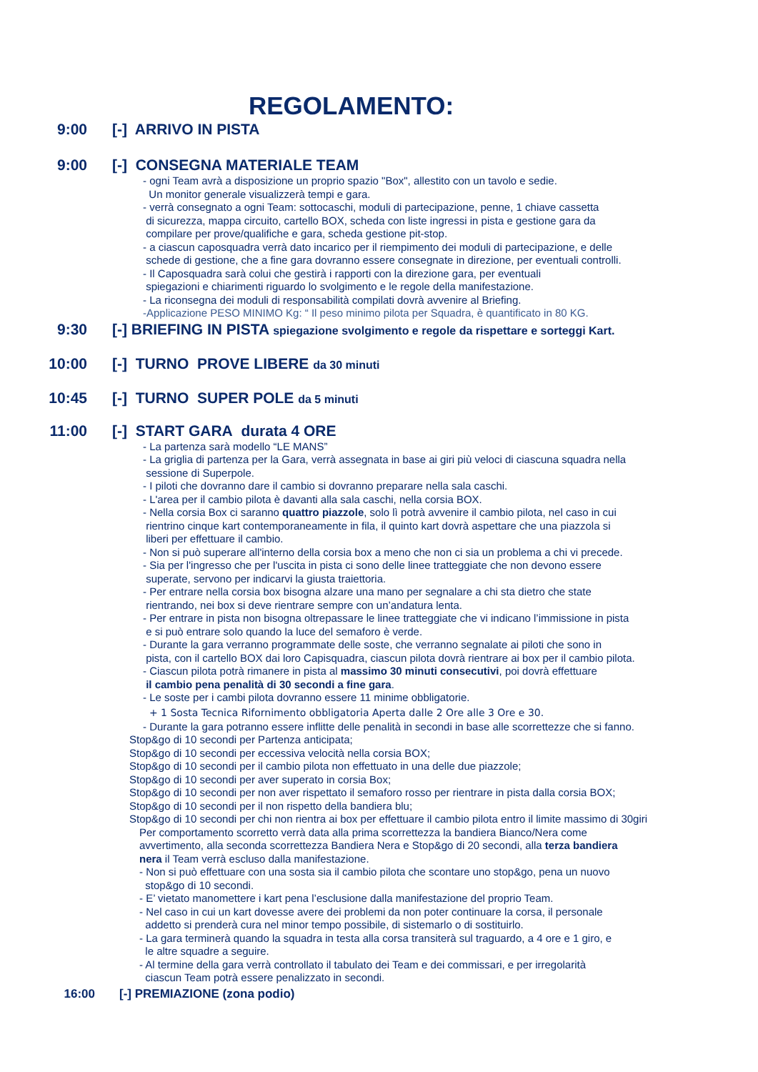REGOLAMENTO:
9:00 [-] ARRIVO IN PISTA
9:00 [-] CONSEGNA MATERIALE TEAM
- ogni Team avrà a disposizione un proprio spazio "Box", allestito con un tavolo e sedie.
Un monitor generale visualizzerà tempi e gara.
- verrà consegnato a ogni Team: sottocaschi, moduli di partecipazione, penne, 1 chiave cassetta
di sicurezza, mappa circuito, cartello BOX, scheda con liste ingressi in pista e gestione gara da
compilare per prove/qualifiche e gara, scheda gestione pit-stop.
- a ciascun caposquadra verrà dato incarico per il riempimento dei moduli di partecipazione, e delle
schede di gestione, che a fine gara dovranno essere consegnate in direzione, per eventuali controlli.
- Il Caposquadra sarà colui che gestirà i rapporti con la direzione gara, per eventuali
spiegazioni e chiarimenti riguardo lo svolgimento e le regole della manifestazione.
- La riconsegna dei moduli di responsabilità compilati dovrà avvenire al Briefing.
-Applicazione PESO MINIMO Kg: “ Il peso minimo pilota per Squadra, è quantificato in 80 KG.
9:30 [-] BRIEFING IN PISTA spiegazione svolgimento e regole da rispettare e sorteggi Kart.
10:00 [-] TURNO PROVE LIBERE da 30 minuti
10:45 [-] TURNO SUPER POLE da 5 minuti
11:00 [-] START GARA durata 4 ORE
- La partenza sarà modello “LE MANS”
- La griglia di partenza per la Gara, verrà assegnata in base ai giri più veloci di ciascuna squadra nella
sessione di Superpole.
- I piloti che dovranno dare il cambio si dovranno preparare nella sala caschi.
- L'area per il cambio pilota è davanti alla sala caschi, nella corsia BOX.
- Nella corsia Box ci saranno quattro piazzole, solo lì potrà avvenire il cambio pilota, nel caso in cui
rientrino cinque kart contemporaneamente in fila, il quinto kart dovrà aspettare che una piazzola si
liberi per effettuare il cambio.
- Non si può superare all'interno della corsia box a meno che non ci sia un problema a chi vi precede.
- Sia per l'ingresso che per l'uscita in pista ci sono delle linee tratteggiate che non devono essere
superate, servono per indicarvi la giusta traiettoria.
- Per entrare nella corsia box bisogna alzare una mano per segnalare a chi sta dietro che state
rientrando, nei box si deve rientrare sempre con un’andatura lenta.
- Per entrare in pista non bisogna oltrepassare le linee tratteggiate che vi indicano l’immissione in pista
e si può entrare solo quando la luce del semaforo è verde.
- Durante la gara verranno programmate delle soste, che verranno segnalate ai piloti che sono in
pista, con il cartello BOX dai loro Capisquadra, ciascun pilota dovrà rientrare ai box per il cambio pilota.
- Ciascun pilota potrà rimanere in pista al massimo 30 minuti consecutivi, poi dovrà effettuare
il cambio pena penalità di 30 secondi a fine gara.
- Le soste per i cambi pilota dovranno essere 11 minime obbligatorie.
+ 1 Sosta Tecnica Rifornimento obbligatoria Aperta dalle 2 Ore alle 3 Ore e 30.
- Durante la gara potranno essere inflitte delle penalità in secondi in base alle scorrettezze che si fanno.
Stop&go di 10 secondi per Partenza anticipata;
Stop&go di 10 secondi per eccessiva velocità nella corsia BOX;
Stop&go di 10 secondi per il cambio pilota non effettuato in una delle due piazzole;
Stop&go di 10 secondi per aver superato in corsia Box;
Stop&go di 10 secondi per non aver rispettato il semaforo rosso per rientrare in pista dalla corsia BOX;
Stop&go di 10 secondi per il non rispetto della bandiera blu;
Stop&go di 10 secondi per chi non rientra ai box per effettuare il cambio pilota entro il limite massimo di 30giri
Per comportamento scorretto verrà data alla prima scorrettezza la bandiera Bianco/Nera come
avvertimento, alla seconda scorrettezza Bandiera Nera e Stop&go di 20 secondi, alla terza bandiera
nera il Team verrà escluso dalla manifestazione.
- Non si può effettuare con una sosta sia il cambio pilota che scontare uno stop&go, pena un nuovo
stop&go di 10 secondi.
- E’ vietato manomettere i kart pena l’esclusione dalla manifestazione del proprio Team.
- Nel caso in cui un kart dovesse avere dei problemi da non poter continuare la corsa, il personale
addetto si prenderà cura nel minor tempo possibile, di sistemarlo o di sostituirlo.
- La gara terminerà quando la squadra in testa alla corsa transiterà sul traguardo, a 4 ore e 1 giro, e
le altre squadre a seguire.
- Al termine della gara verrà controllato il tabulato dei Team e dei commissari, e per irregolarità
ciascun Team potrà essere penalizzato in secondi.
16:00 [-] PREMIAZIONE (zona podio)